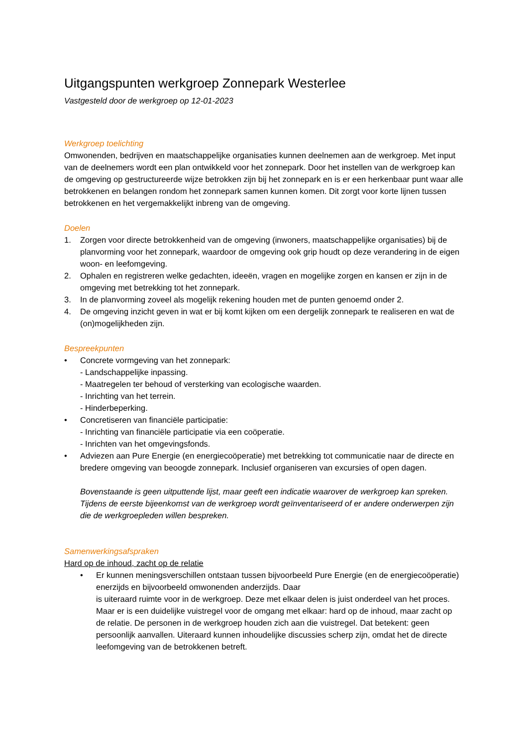Uitgangspunten werkgroep Zonnepark Westerlee
Vastgesteld door de werkgroep op 12-01-2023
Werkgroep toelichting
Omwonenden, bedrijven en maatschappelijke organisaties kunnen deelnemen aan de werkgroep. Met input van de deelnemers wordt een plan ontwikkeld voor het zonnepark. Door het instellen van de werkgroep kan de omgeving op gestructureerde wijze betrokken zijn bij het zonnepark en is er een herkenbaar punt waar alle betrokkenen en belangen rondom het zonnepark samen kunnen komen. Dit zorgt voor korte lijnen tussen betrokkenen en het vergemakkelijkt inbreng van de omgeving.
Doelen
1. Zorgen voor directe betrokkenheid van de omgeving (inwoners, maatschappelijke organisaties) bij de planvorming voor het zonnepark, waardoor de omgeving ook grip houdt op deze verandering in de eigen woon- en leefomgeving.
2. Ophalen en registreren welke gedachten, ideeën, vragen en mogelijke zorgen en kansen er zijn in de omgeving met betrekking tot het zonnepark.
3. In de planvorming zoveel als mogelijk rekening houden met de punten genoemd onder 2.
4. De omgeving inzicht geven in wat er bij komt kijken om een dergelijk zonnepark te realiseren en wat de (on)mogelijkheden zijn.
Bespreekpunten
• Concrete vormgeving van het zonnepark:
- Landschappelijke inpassing.
- Maatregelen ter behoud of versterking van ecologische waarden.
- Inrichting van het terrein.
- Hinderbeperking.
• Concretiseren van financiële participatie:
- Inrichting van financiële participatie via een coöperatie.
- Inrichten van het omgevingsfonds.
• Adviezen aan Pure Energie (en energiecoöperatie) met betrekking tot communicatie naar de directe en bredere omgeving van beoogde zonnepark. Inclusief organiseren van excursies of open dagen.
Bovenstaande is geen uitputtende lijst, maar geeft een indicatie waarover de werkgroep kan spreken. Tijdens de eerste bijeenkomst van de werkgroep wordt geïnventariseerd of er andere onderwerpen zijn die de werkgroepleden willen bespreken.
Samenwerkingsafspraken
Hard op de inhoud, zacht op de relatie
• Er kunnen meningsverschillen ontstaan tussen bijvoorbeeld Pure Energie (en de energiecoöperatie) enerzijds en bijvoorbeeld omwonenden anderzijds. Daar
is uiteraard ruimte voor in de werkgroep. Deze met elkaar delen is juist onderdeel van het proces. Maar er is een duidelijke vuistregel voor de omgang met elkaar: hard op de inhoud, maar zacht op de relatie. De personen in de werkgroep houden zich aan die vuistregel. Dat betekent: geen persoonlijk aanvallen. Uiteraard kunnen inhoudelijke discussies scherp zijn, omdat het de directe leefomgeving van de betrokkenen betreft.